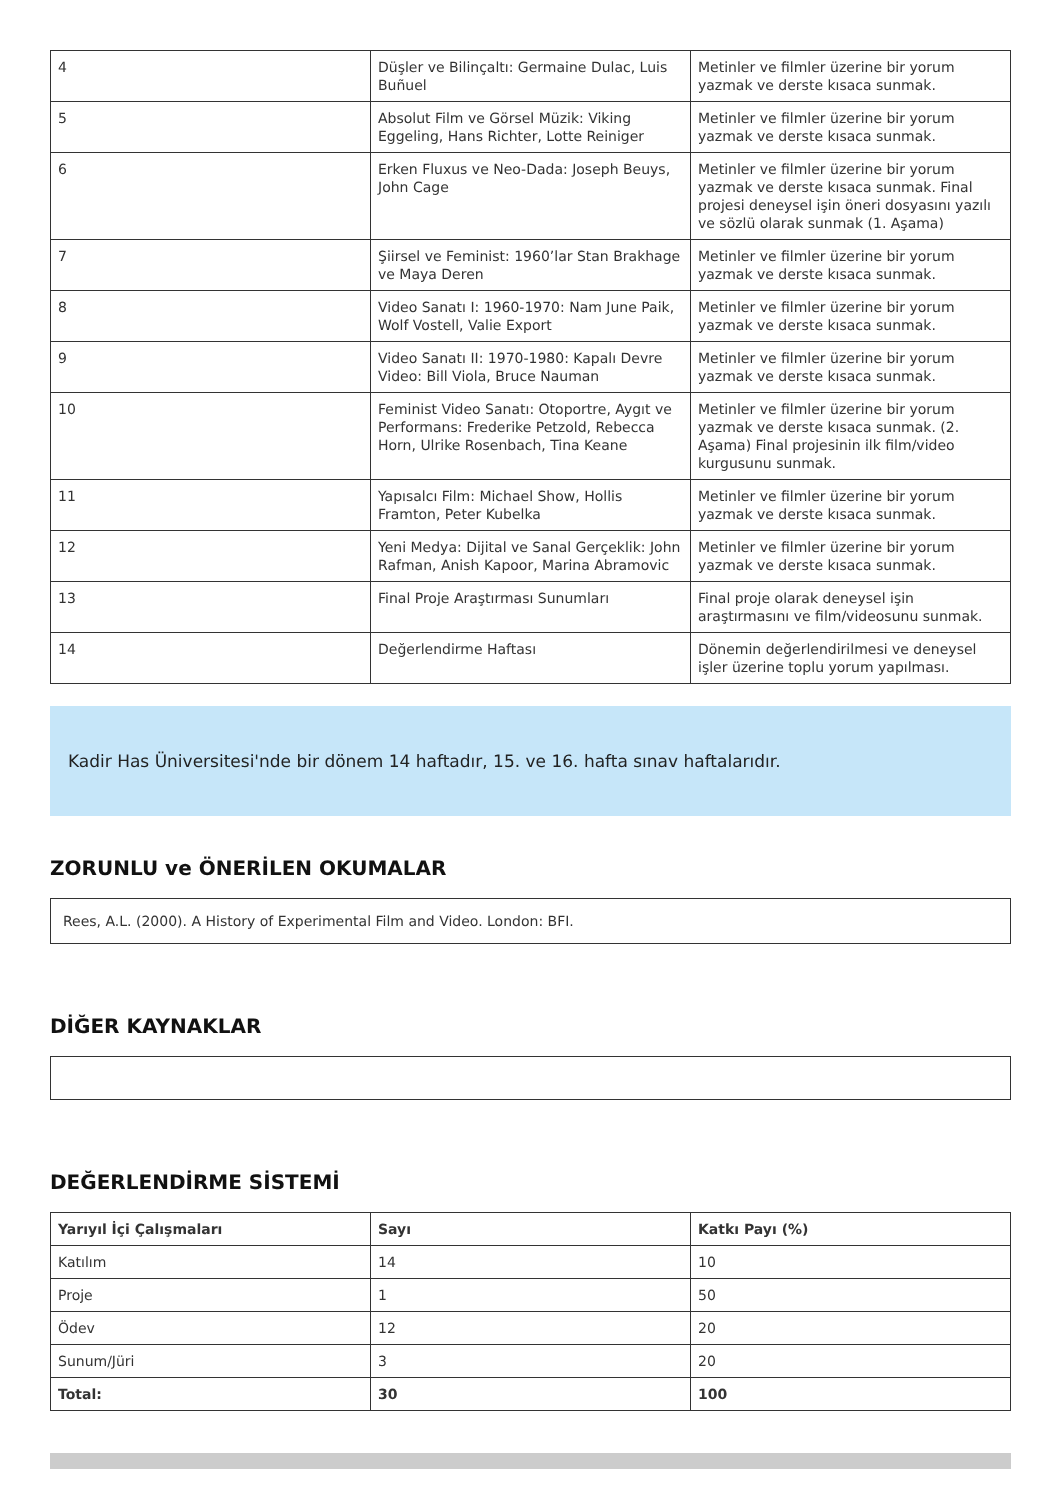| 4 | Düşler ve Bilinçaltı: Germaine Dulac, Luis Buñuel | Metinler ve filmler üzerine bir yorum yazmak ve derste kısaca sunmak. |
| 5 | Absolut Film ve Görsel Müzik: Viking Eggeling, Hans Richter, Lotte Reiniger | Metinler ve filmler üzerine bir yorum yazmak ve derste kısaca sunmak. |
| 6 | Erken Fluxus ve Neo-Dada: Joseph Beuys, John Cage | Metinler ve filmler üzerine bir yorum yazmak ve derste kısaca sunmak. Final projesi deneysel işin öneri dosyasını yazılı ve sözlü olarak sunmak (1. Aşama) |
| 7 | Şiirsel ve Feminist: 1960’lar Stan Brakhage ve Maya Deren | Metinler ve filmler üzerine bir yorum yazmak ve derste kısaca sunmak. |
| 8 | Video Sanatı I: 1960-1970: Nam June Paik, Wolf Vostell, Valie Export | Metinler ve filmler üzerine bir yorum yazmak ve derste kısaca sunmak. |
| 9 | Video Sanatı II: 1970-1980: Kapalı Devre Video: Bill Viola, Bruce Nauman | Metinler ve filmler üzerine bir yorum yazmak ve derste kısaca sunmak. |
| 10 | Feminist Video Sanatı: Otoportre, Aygıt ve Performans: Frederike Petzold, Rebecca Horn, Ulrike Rosenbach, Tina Keane | Metinler ve filmler üzerine bir yorum yazmak ve derste kısaca sunmak. (2. Aşama) Final projesinin ilk film/video kurgusunu sunmak. |
| 11 | Yapısalcı Film: Michael Show, Hollis Framton, Peter Kubelka | Metinler ve filmler üzerine bir yorum yazmak ve derste kısaca sunmak. |
| 12 | Yeni Medya: Dijital ve Sanal Gerçeklik: John Rafman, Anish Kapoor, Marina Abramovic | Metinler ve filmler üzerine bir yorum yazmak ve derste kısaca sunmak. |
| 13 | Final Proje Araştırması Sunumları | Final proje olarak deneysel işin araştırmasını ve film/videosunu sunmak. |
| 14 | Değerlendirme Haftası | Dönemin değerlendirilmesi ve deneysel işler üzerine toplu yorum yapılması. |
Kadir Has Üniversitesi'nde bir dönem 14 haftadır, 15. ve 16. hafta sınav haftalarıdır.
ZORUNLU ve ÖNERİLEN OKUMALAR
Rees, A.L. (2000). A History of Experimental Film and Video. London: BFI.
DİĞER KAYNAKLAR
DEĞERLENDİRME SİSTEMİ
| Yarıyıl İçi Çalışmaları | Sayı | Katkı Payı (%) |
| --- | --- | --- |
| Katılım | 14 | 10 |
| Proje | 1 | 50 |
| Ödev | 12 | 20 |
| Sunum/Jüri | 3 | 20 |
| Total: | 30 | 100 |